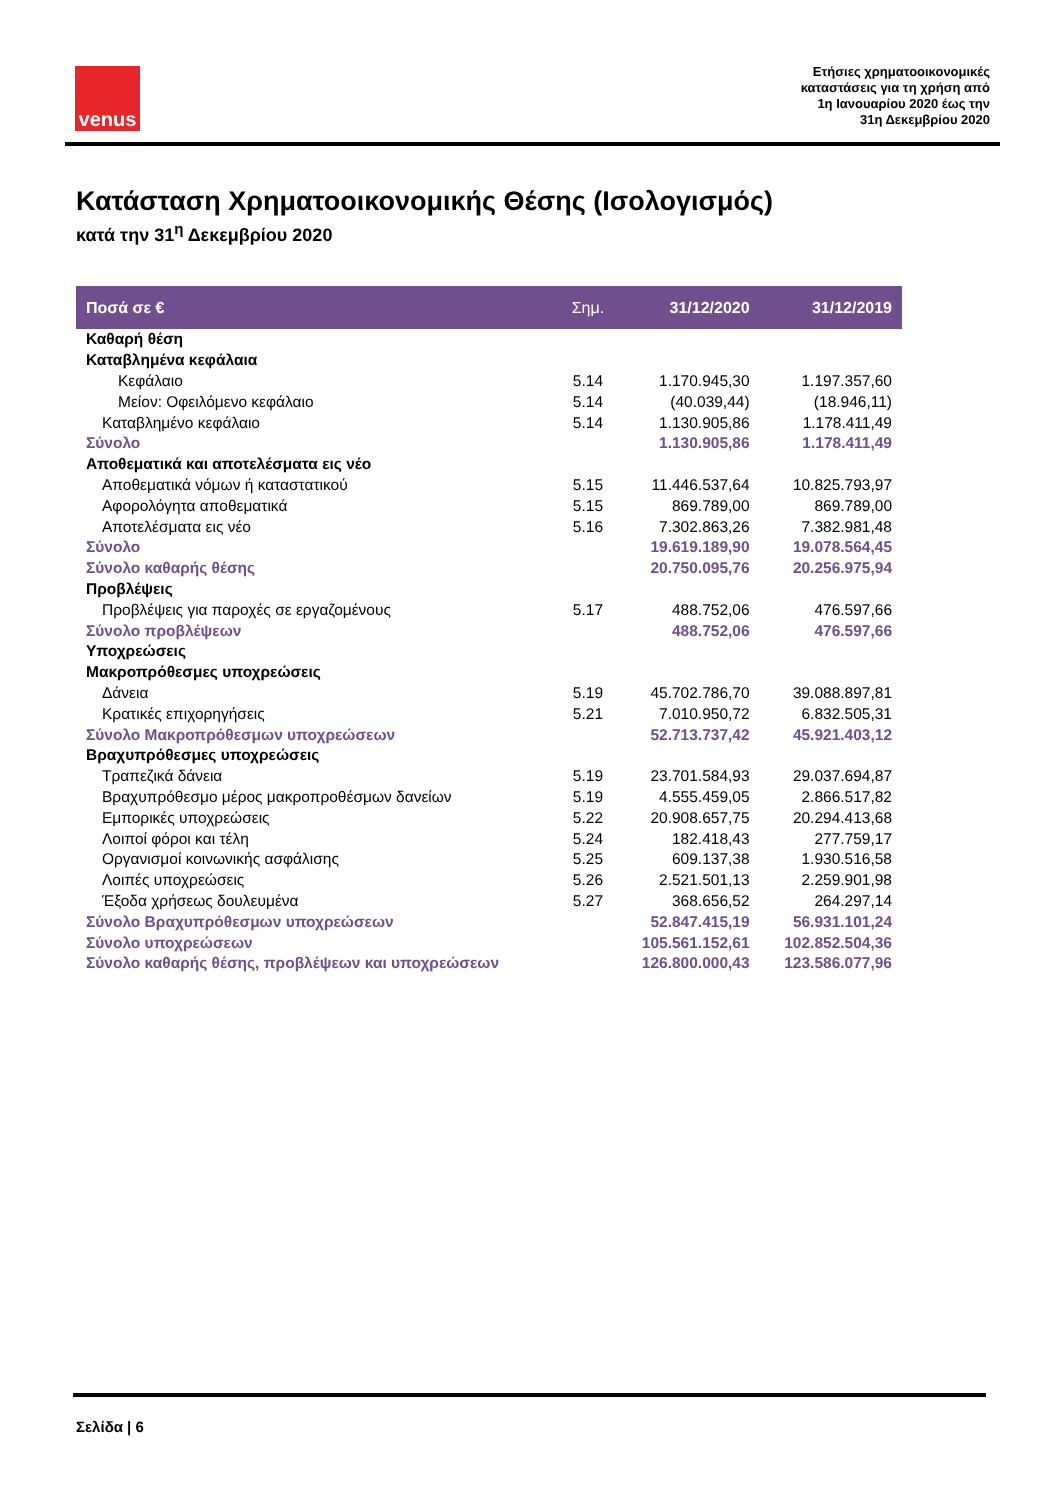venus
Ετήσιες χρηματοοικονομικές
καταστάσεις για τη χρήση από
1η Ιανουαρίου 2020 έως την
31η Δεκεμβρίου 2020
Κατάσταση Χρηματοοικονομικής Θέσης (Ισολογισμός)
κατά την 31<sup>η</sup> Δεκεμβρίου 2020
| Ποσά σε € | Σημ. | 31/12/2020 | 31/12/2019 |
| --- | --- | --- | --- |
| Καθαρή θέση | | | |
| Καταβλημένα κεφάλαια | | | |
| Κεφάλαιο | 5.14 | 1.170.945,30 | 1.197.357,60 |
| Μείον: Οφειλόμενο κεφάλαιο | 5.14 | (40.039,44) | (18.946,11) |
| Καταβλημένο κεφάλαιο | 5.14 | 1.130.905,86 | 1.178.411,49 |
| Σύνολο | | 1.130.905,86 | 1.178.411,49 |
| Αποθεματικά και αποτελέσματα εις νέο | | | |
| Αποθεματικά νόμων ή καταστατικού | 5.15 | 11.446.537,64 | 10.825.793,97 |
| Αφορολόγητα αποθεματικά | 5.15 | 869.789,00 | 869.789,00 |
| Αποτελέσματα εις νέο | 5.16 | 7.302.863,26 | 7.382.981,48 |
| Σύνολο | | 19.619.189,90 | 19.078.564,45 |
| Σύνολο καθαρής θέσης | | 20.750.095,76 | 20.256.975,94 |
| Προβλέψεις | | | |
| Προβλέψεις για παροχές σε εργαζομένους | 5.17 | 488.752,06 | 476.597,66 |
| Σύνολο προβλέψεων | | 488.752,06 | 476.597,66 |
| Υποχρεώσεις | | | |
| Μακροπρόθεσμες υποχρεώσεις | | | |
| Δάνεια | 5.19 | 45.702.786,70 | 39.088.897,81 |
| Κρατικές επιχορηγήσεις | 5.21 | 7.010.950,72 | 6.832.505,31 |
| Σύνολο Μακροπρόθεσμων υποχρεώσεων | | 52.713.737,42 | 45.921.403,12 |
| Βραχυπρόθεσμες υποχρεώσεις | | | |
| Τραπεζικά δάνεια | 5.19 | 23.701.584,93 | 29.037.694,87 |
| Βραχυπρόθεσμο μέρος μακροπροθέσμων δανείων | 5.19 | 4.555.459,05 | 2.866.517,82 |
| Εμπορικές υποχρεώσεις | 5.22 | 20.908.657,75 | 20.294.413,68 |
| Λοιποί φόροι και τέλη | 5.24 | 182.418,43 | 277.759,17 |
| Οργανισμοί κοινωνικής ασφάλισης | 5.25 | 609.137,38 | 1.930.516,58 |
| Λοιπές υποχρεώσεις | 5.26 | 2.521.501,13 | 2.259.901,98 |
| Έξοδα χρήσεως δουλευμένα | 5.27 | 368.656,52 | 264.297,14 |
| Σύνολο Βραχυπρόθεσμων υποχρεώσεων | | 52.847.415,19 | 56.931.101,24 |
| Σύνολο υποχρεώσεων | | 105.561.152,61 | 102.852.504,36 |
| Σύνολο καθαρής θέσης, προβλέψεων και υποχρεώσεων | | 126.800.000,43 | 123.586.077,96 |
Σελίδα | 6